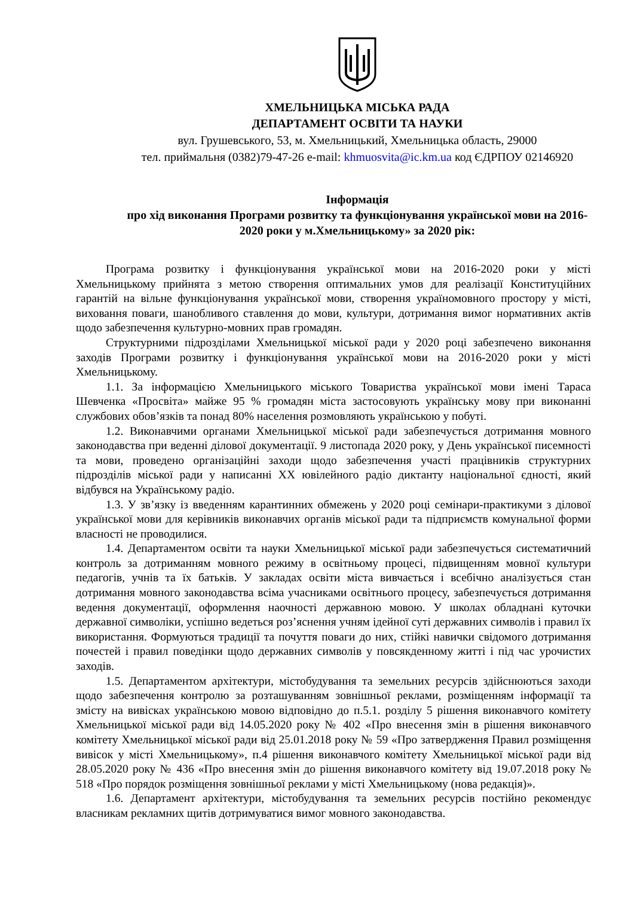ХМЕЛЬНИЦЬКА МІСЬКА РАДА
ДЕПАРТАМЕНТ ОСВІТИ ТА НАУКИ
вул. Грушевського, 53, м. Хмельницький, Хмельницька область, 29000
тел. приймальня (0382)79-47-26 e-mail: khmuosvita@ic.km.ua код ЄДРПОУ 02146920
Інформація
про хід виконання Програми розвитку та функціонування української мови на 2016-2020 роки у м.Хмельницькому» за 2020 рік:
Програма розвитку і функціонування української мови на 2016-2020 роки у місті Хмельницькому прийнята з метою створення оптимальних умов для реалізації Конституційних гарантій на вільне функціонування української мови, створення україномовного простору у місті, виховання поваги, шанобливого ставлення до мови, культури, дотримання вимог нормативних актів щодо забезпечення культурно-мовних прав громадян.
Структурними підрозділами Хмельницької міської ради у 2020 році забезпечено виконання заходів Програми розвитку і функціонування української мови на 2016-2020 роки у місті Хмельницькому.
1.1. За інформацією Хмельницького міського Товариства української мови імені Тараса Шевченка «Просвіта» майже 95 % громадян міста застосовують українську мову при виконанні службових обов’язків та понад 80% населення розмовляють українською у побуті.
1.2. Виконавчими органами Хмельницької міської ради забезпечується дотримання мовного законодавства при веденні ділової документації. 9 листопада 2020 року, у День української писемності та мови, проведено організаційні заходи щодо забезпечення участі працівників структурних підрозділів міської ради у написанні XX ювілейного радіо диктанту національної єдності, який відбувся на Українському радіо.
1.3. У зв’язку із введенням карантинних обмежень у 2020 році семінари-практикуми з ділової української мови для керівників виконавчих органів міської ради та підприємств комунальної форми власності не проводилися.
1.4. Департаментом освіти та науки Хмельницької міської ради забезпечується систематичний контроль за дотриманням мовного режиму в освітньому процесі, підвищенням мовної культури педагогів, учнів та їх батьків. У закладах освіти міста вивчається і всебічно аналізується стан дотримання мовного законодавства всіма учасниками освітнього процесу, забезпечується дотримання ведення документації, оформлення наочності державною мовою. У школах обладнані куточки державної символіки, успішно ведеться роз’яснення учням ідейної суті державних символів і правил їх використання. Формуються традиції та почуття поваги до них, стійкі навички свідомого дотримання почестей і правил поведінки щодо державних символів у повсякденному житті і під час урочистих заходів.
1.5. Департаментом архітектури, містобудування та земельних ресурсів здійснюються заходи щодо забезпечення контролю за розташуванням зовнішньої реклами, розміщенням інформації та змісту на вивісках українською мовою відповідно до п.5.1. розділу 5 рішення виконавчого комітету Хмельницької міської ради від 14.05.2020 року № 402 «Про внесення змін в рішення виконавчого комітету Хмельницької міської ради від 25.01.2018 року № 59 «Про затвердження Правил розміщення вивісок у місті Хмельницькому», п.4 рішення виконавчого комітету Хмельницької міської ради від 28.05.2020 року № 436 «Про внесення змін до рішення виконавчого комітету від 19.07.2018 року № 518 «Про порядок розміщення зовнішньої реклами у місті Хмельницькому (нова редакція)».
1.6. Департамент архітектури, містобудування та земельних ресурсів постійно рекомендує власникам рекламних щитів дотримуватися вимог мовного законодавства.